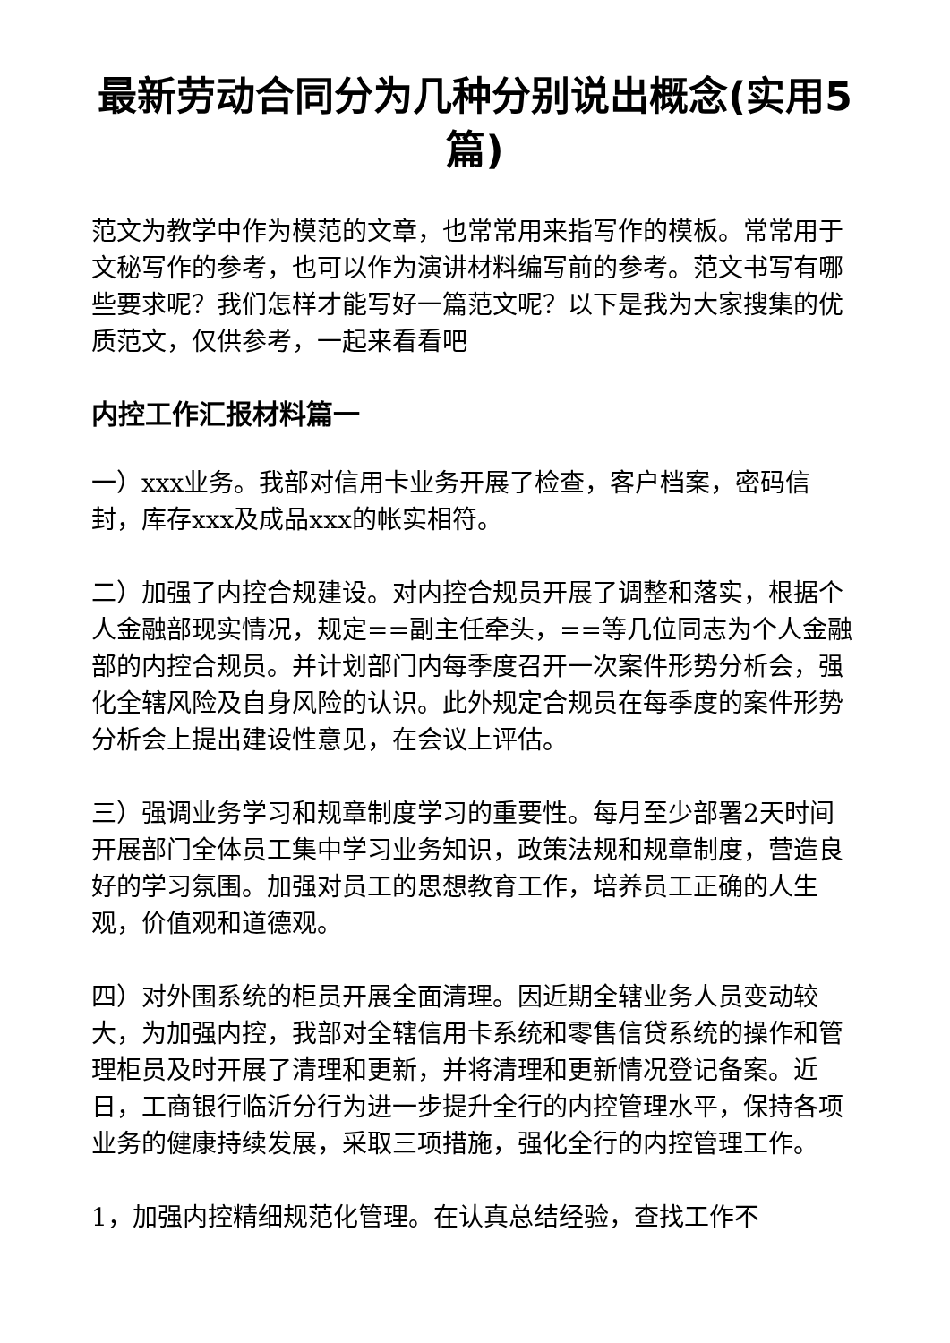最新劳动合同分为几种分别说出概念(实用5篇)
范文为教学中作为模范的文章，也常常用来指写作的模板。常常用于文秘写作的参考，也可以作为演讲材料编写前的参考。范文书写有哪些要求呢？我们怎样才能写好一篇范文呢？以下是我为大家搜集的优质范文，仅供参考，一起来看看吧
内控工作汇报材料篇一
一）xxx业务。我部对信用卡业务开展了检查，客户档案，密码信封，库存xxx及成品xxx的帐实相符。
二）加强了内控合规建设。对内控合规员开展了调整和落实，根据个人金融部现实情况，规定==副主任牵头，==等几位同志为个人金融部的内控合规员。并计划部门内每季度召开一次案件形势分析会，强化全辖风险及自身风险的认识。此外规定合规员在每季度的案件形势分析会上提出建设性意见，在会议上评估。
三）强调业务学习和规章制度学习的重要性。每月至少部署2天时间开展部门全体员工集中学习业务知识，政策法规和规章制度，营造良好的学习氛围。加强对员工的思想教育工作，培养员工正确的人生观，价值观和道德观。
四）对外围系统的柜员开展全面清理。因近期全辖业务人员变动较大，为加强内控，我部对全辖信用卡系统和零售信贷系统的操作和管理柜员及时开展了清理和更新，并将清理和更新情况登记备案。近日，工商银行临沂分行为进一步提升全行的内控管理水平，保持各项业务的健康持续发展，采取三项措施，强化全行的内控管理工作。
1，加强内控精细规范化管理。在认真总结经验，查找工作不